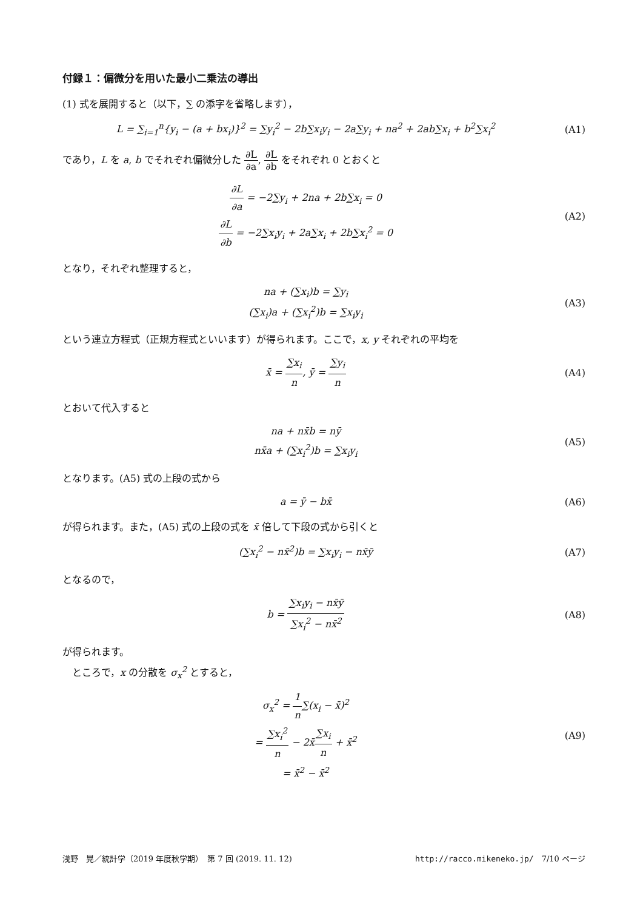付録１：偏微分を用いた最小二乗法の導出
(1) 式を展開すると（以下，∑ の添字を省略します），
L = ∑<sub>i=1</sub><sup>n</sup>{y<sub>i</sub> − (a + bx<sub>i</sub>)}<sup>2</sup> = ∑y<sub>i</sub><sup>2</sup> − 2b∑x<sub>i</sub>y<sub>i</sub> − 2a∑y<sub>i</sub> + na<sup>2</sup> + 2ab∑x<sub>i</sub> + b<sup>2</sup>∑x<sub>i</sub><sup>2</sup>
(A1)
であり，L を a, b でそれぞれ偏微分した ∂L ∂a, ∂L ∂b をそれぞれ 0 とおくと
∂L ∂a = −2∑y<sub>i</sub> + 2na + 2b∑x<sub>i</sub> = 0
∂L ∂b = −2∑x<sub>i</sub>y<sub>i</sub> + 2a∑x<sub>i</sub> + 2b∑x<sub>i</sub><sup>2</sup> = 0
(A2)
となり，それぞれ整理すると，
na + (∑x<sub>i</sub>)b = ∑y<sub>i</sub>
(∑x<sub>i</sub>)a + (∑x<sub>i</sub><sup>2</sup>)b = ∑x<sub>i</sub>y<sub>i</sub>
(A3)
という連立方程式（正規方程式といいます）が得られます。ここで，x, y それぞれの平均を
x̄ = ∑x<sub>i</sub> n, ȳ = ∑y<sub>i</sub> n
(A4)
とおいて代入すると
na + nx̄b = nȳ
nx̄a + (∑x<sub>i</sub><sup>2</sup>)b = ∑x<sub>i</sub>y<sub>i</sub>
(A5)
となります。(A5) 式の上段の式から
a = ȳ − bx̄
(A6)
が得られます。また，(A5) 式の上段の式を x̄ 倍して下段の式から引くと
(∑x<sub>i</sub><sup>2</sup> − nx̄<sup>2</sup>)b = ∑x<sub>i</sub>y<sub>i</sub> − nx̄ȳ
(A7)
となるので，
b = ∑x<sub>i</sub>y<sub>i</sub> − nx̄ȳ ∑x<sub>i</sub><sup>2</sup> − nx̄<sup>2</sup>
(A8)
が得られます。
　ところで，x の分散を σ<sub>x</sub><sup>2</sup> とすると，
σ<sub>x</sub><sup>2</sup> = 1 n∑(x<sub>i</sub> − x̄)<sup>2</sup>
= ∑x<sub>i</sub><sup>2</sup> n − 2x̄∑x<sub>i</sub> n + x̄<sup>2</sup>
= x̄<sup>2</sup> − x̄<sup>2</sup>
(A9)
浅野　晃／統計学（2019 年度秋学期）　第 7 回 (2019. 11. 12) http://racco.mikeneko.jp/　7/10 ページ